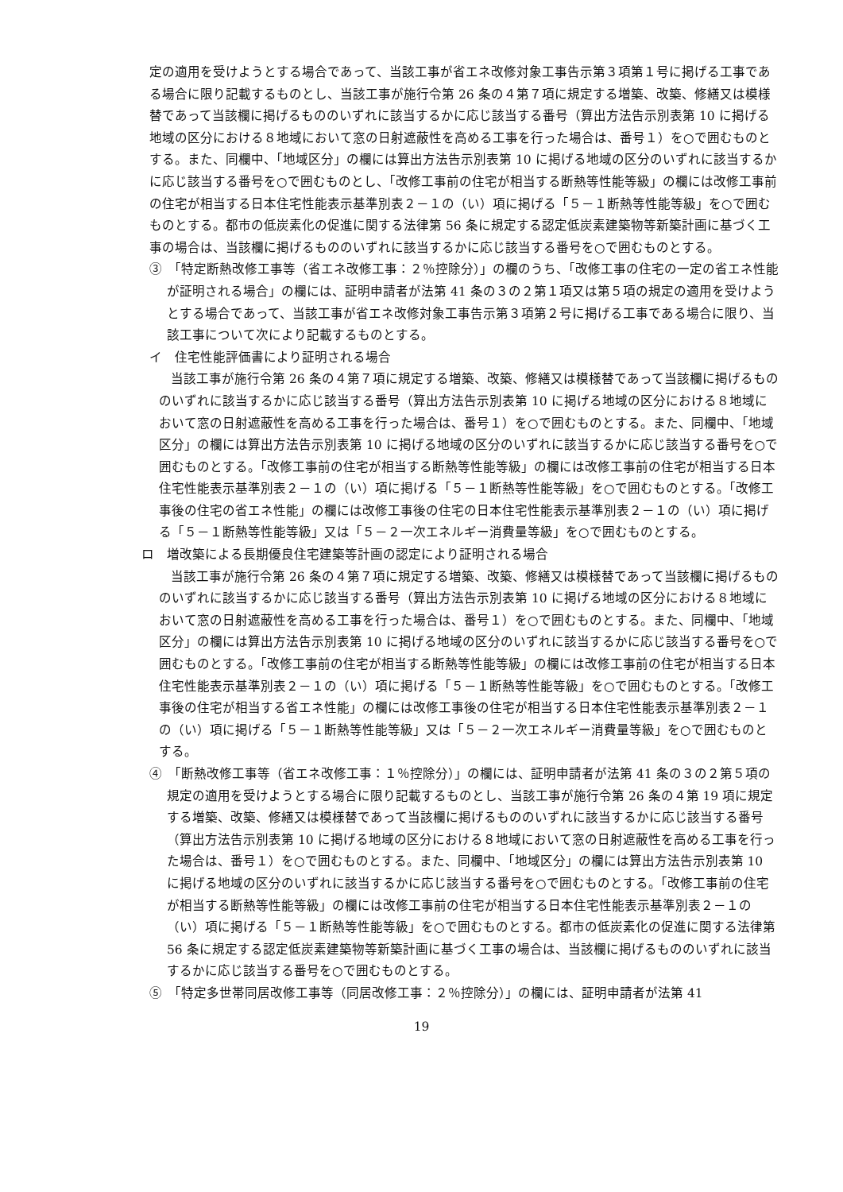定の適用を受けようとする場合であって、当該工事が省エネ改修対象工事告示第３項第１号に掲げる工事である場合に限り記載するものとし、当該工事が施行令第 26 条の４第７項に規定する増築、改築、修繕又は模様替であって当該欄に掲げるもののいずれに該当するかに応じ該当する番号（算出方法告示別表第 10 に掲げる地域の区分における８地域において窓の日射遮蔽性を高める工事を行った場合は、番号１）を○で囲むものとする。また、同欄中、「地域区分」の欄には算出方法告示別表第 10 に掲げる地域の区分のいずれに該当するかに応じ該当する番号を○で囲むものとし、「改修工事前の住宅が相当する断熱等性能等級」の欄には改修工事前の住宅が相当する日本住宅性能表示基準別表２－１の（い）項に掲げる「５－１断熱等性能等級」を○で囲むものとする。都市の低炭素化の促進に関する法律第 56 条に規定する認定低炭素建築物等新築計画に基づく工事の場合は、当該欄に掲げるもののいずれに該当するかに応じ該当する番号を○で囲むものとする。
③　「特定断熱改修工事等（省エネ改修工事：２％控除分）」の欄のうち、「改修工事の住宅の一定の省エネ性能が証明される場合」の欄には、証明申請者が法第 41 条の３の２第１項又は第５項の規定の適用を受けようとする場合であって、当該工事が省エネ改修対象工事告示第３項第２号に掲げる工事である場合に限り、当該工事について次により記載するものとする。
イ　住宅性能評価書により証明される場合
当該工事が施行令第 26 条の４第７項に規定する増築、改築、修繕又は模様替であって当該欄に掲げるもののいずれに該当するかに応じ該当する番号（算出方法告示別表第 10 に掲げる地域の区分における８地域において窓の日射遮蔽性を高める工事を行った場合は、番号１）を○で囲むものとする。また、同欄中、「地域区分」の欄には算出方法告示別表第 10 に掲げる地域の区分のいずれに該当するかに応じ該当する番号を○で囲むものとする。「改修工事前の住宅が相当する断熱等性能等級」の欄には改修工事前の住宅が相当する日本住宅性能表示基準別表２－１の（い）項に掲げる「５－１断熱等性能等級」を○で囲むものとする。「改修工事後の住宅の省エネ性能」の欄には改修工事後の住宅の日本住宅性能表示基準別表２－１の（い）項に掲げる「５－１断熱等性能等級」又は「５－２一次エネルギー消費量等級」を○で囲むものとする。
ロ　増改築による長期優良住宅建築等計画の認定により証明される場合
当該工事が施行令第 26 条の４第７項に規定する増築、改築、修繕又は模様替であって当該欄に掲げるもののいずれに該当するかに応じ該当する番号（算出方法告示別表第 10 に掲げる地域の区分における８地域において窓の日射遮蔽性を高める工事を行った場合は、番号１）を○で囲むものとする。また、同欄中、「地域区分」の欄には算出方法告示別表第 10 に掲げる地域の区分のいずれに該当するかに応じ該当する番号を○で囲むものとする。「改修工事前の住宅が相当する断熱等性能等級」の欄には改修工事前の住宅が相当する日本住宅性能表示基準別表２－１の（い）項に掲げる「５－１断熱等性能等級」を○で囲むものとする。「改修工事後の住宅が相当する省エネ性能」の欄には改修工事後の住宅が相当する日本住宅性能表示基準別表２－１の（い）項に掲げる「５－１断熱等性能等級」又は「５－２一次エネルギー消費量等級」を○で囲むものとする。
④　「断熱改修工事等（省エネ改修工事：１％控除分）」の欄には、証明申請者が法第 41 条の３の２第５項の規定の適用を受けようとする場合に限り記載するものとし、当該工事が施行令第 26 条の４第 19 項に規定する増築、改築、修繕又は模様替であって当該欄に掲げるもののいずれに該当するかに応じ該当する番号（算出方法告示別表第 10 に掲げる地域の区分における８地域において窓の日射遮蔽性を高める工事を行った場合は、番号１）を○で囲むものとする。また、同欄中、「地域区分」の欄には算出方法告示別表第 10 に掲げる地域の区分のいずれに該当するかに応じ該当する番号を○で囲むものとする。「改修工事前の住宅が相当する断熱等性能等級」の欄には改修工事前の住宅が相当する日本住宅性能表示基準別表２－１の（い）項に掲げる「５－１断熱等性能等級」を○で囲むものとする。都市の低炭素化の促進に関する法律第 56 条に規定する認定低炭素建築物等新築計画に基づく工事の場合は、当該欄に掲げるもののいずれに該当するかに応じ該当する番号を○で囲むものとする。
⑤　「特定多世帯同居改修工事等（同居改修工事：２％控除分）」の欄には、証明申請者が法第 41
19